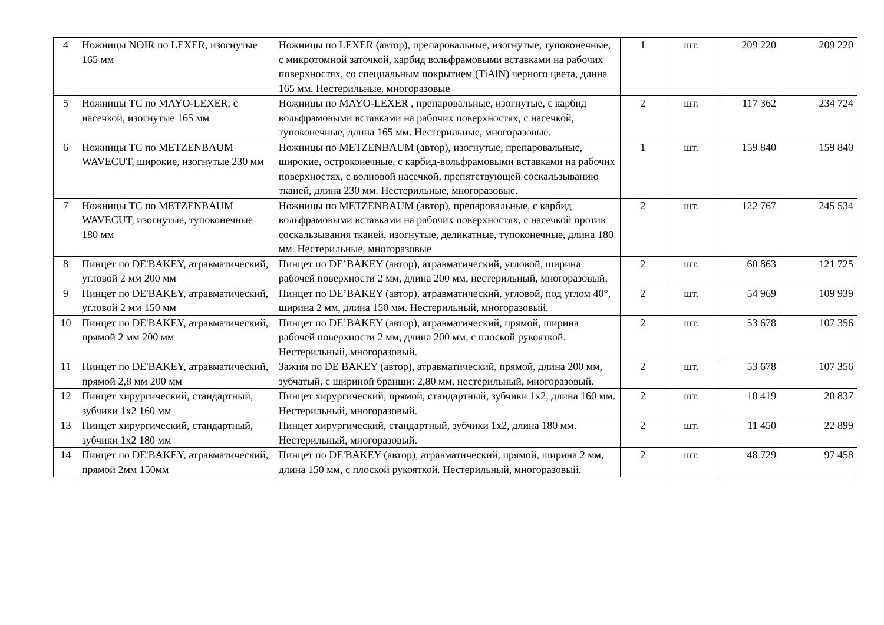| 4 | Ножницы NOIR по LEXER, изогнутые 165 мм | Ножницы по LEXER (автор), препаровальные, изогнутые, тупоконечные, с микротомной заточкой, карбид вольфрамовыми вставками на рабочих поверхностях, со специальным покрытием (TiAlN) черного цвета, длина 165 мм. Нестерильные, многоразовые | 1 | шт. | 209 220 | 209 220 |
| 5 | Ножницы ТС по MAYO-LEXER, с насечкой, изогнутые 165 мм | Ножницы по MAYO-LEXER , препаровальные, изогнутые, с карбид вольфрамовыми вставками на рабочих поверхностях, с насечкой, тупоконечные, длина 165 мм. Нестерильные, многоразовые. | 2 | шт. | 117 362 | 234 724 |
| 6 | Ножницы ТС по METZENBAUM WAVECUT, широкие, изогнутые 230 мм | Ножницы по METZENBAUM (автор), изогнутые, препаровальные, широкие, остроконечные, с карбид-вольфрамовыми вставками на рабочих поверхностях, с волновой насечкой, препятствующей соскальзыванию тканей, длина 230 мм. Нестерильные, многоразовые. | 1 | шт. | 159 840 | 159 840 |
| 7 | Ножницы ТС по METZENBAUM WAVECUT, изогнутые, тупоконечные 180 мм | Ножницы по METZENBAUM (автор), препаровальные, с карбид вольфрамовыми вставками на рабочих поверхностях, с насечкой против соскальзывания тканей, изогнутые, деликатные, тупоконечные, длина 180 мм. Нестерильные, многоразовые | 2 | шт. | 122 767 | 245 534 |
| 8 | Пинцет по DE'BAKEY, атравматический, угловой 2 мм 200 мм | Пинцет по DE’BAKEY (автор), атравматический, угловой, ширина рабочей поверхности 2 мм, длина 200 мм, нестерильный, многоразовый. | 2 | шт. | 60 863 | 121 725 |
| 9 | Пинцет по DE'BAKEY, атравматический, угловой 2 мм 150 мм | Пинцет по DE’BAKEY (автор), атравматический, угловой, под углом 40°, ширина 2 мм, длина 150 мм. Нестерильный, многоразовый. | 2 | шт. | 54 969 | 109 939 |
| 10 | Пинцет по DE'BAKEY, атравматический, прямой 2 мм 200 мм | Пинцет по DE’BAKEY (автор), атравматический, прямой, ширина рабочей поверхности 2 мм, длина 200 мм, с плоской рукояткой. Нестерильный, многоразовый. | 2 | шт. | 53 678 | 107 356 |
| 11 | Пинцет по DE'BAKEY, атравматический, прямой 2,8 мм 200 мм | Зажим по DE BAKEY (автор), атравматический, прямой, длина 200 мм, зубчатый, с шириной бранши: 2,80 мм, нестерильный, многоразовый. | 2 | шт. | 53 678 | 107 356 |
| 12 | Пинцет хирургический, стандартный, зубчики 1х2 160 мм | Пинцет хирургический, прямой, стандартный, зубчики 1х2, длина 160 мм. Нестерильный, многоразовый. | 2 | шт. | 10 419 | 20 837 |
| 13 | Пинцет хирургический, стандартный, зубчики 1х2 180 мм | Пинцет хирургический, стандартный, зубчики 1х2, длина 180 мм. Нестерильный, многоразовый. | 2 | шт. | 11 450 | 22 899 |
| 14 | Пинцет по DE'BAKEY, атравматический, прямой 2мм 150мм | Пинцет по DE'BAKEY (автор), атравматический, прямой, ширина 2 мм, длина 150 мм, с плоской рукояткой. Нестерильный, многоразовый. | 2 | шт. | 48 729 | 97 458 |